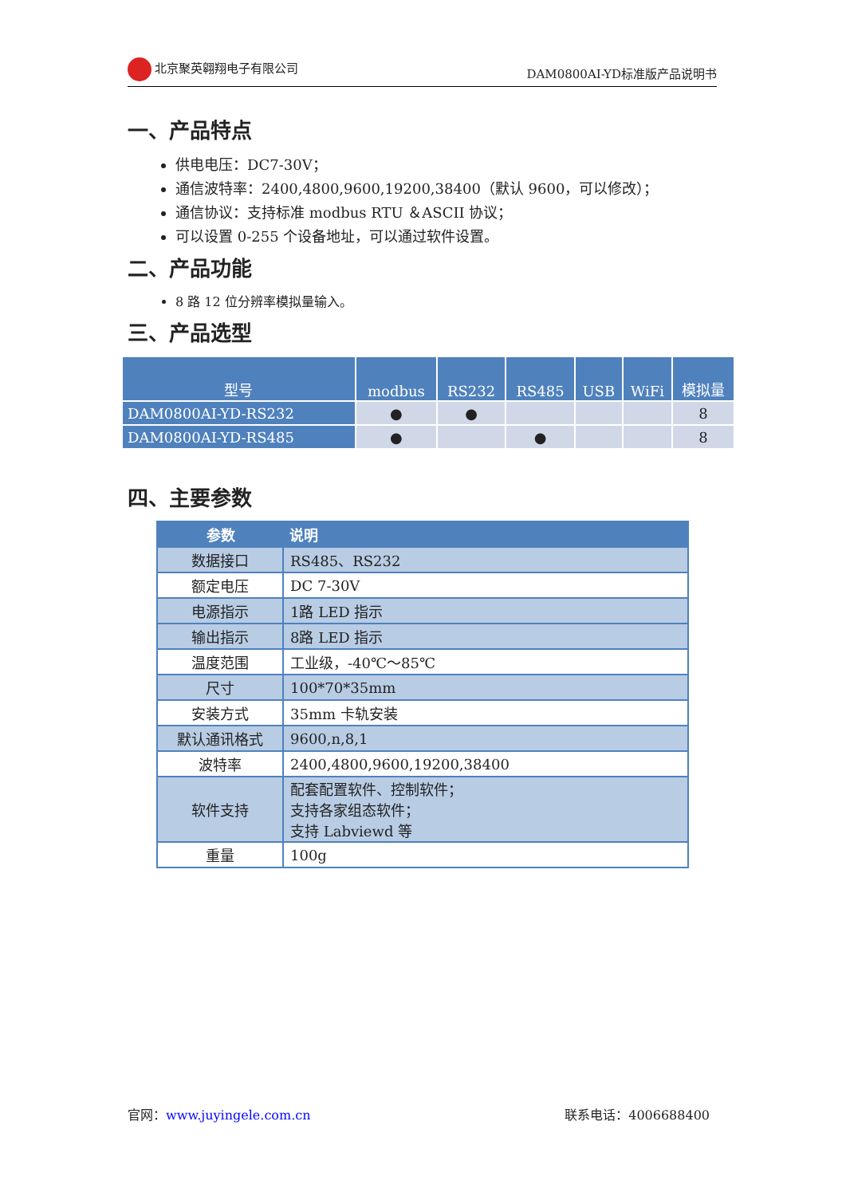北京聚英翱翔电子有限公司 DAM0800AI-YD标准版产品说明书
一、产品特点
供电电压：DC7-30V；
通信波特率：2400,4800,9600,19200,38400（默认 9600，可以修改）；
通信协议：支持标准 modbus RTU ＆ASCII 协议；
可以设置 0-255 个设备地址，可以通过软件设置。
二、产品功能
8 路 12 位分辨率模拟量输入。
三、产品选型
| 型号 | modbus | RS232 | RS485 | USB | WiFi | 模拟量 |
| --- | --- | --- | --- | --- | --- | --- |
| DAM0800AI-YD-RS232 | ● | ● | | | | 8 |
| DAM0800AI-YD-RS485 | ● | | ● | | | 8 |
四、主要参数
| 参数 | 说明 |
| --- | --- |
| 数据接口 | RS485、RS232 |
| 额定电压 | DC 7-30V |
| 电源指示 | 1路 LED 指示 |
| 输出指示 | 8路 LED 指示 |
| 温度范围 | 工业级，-40℃～85℃ |
| 尺寸 | 100*70*35mm |
| 安装方式 | 35mm 卡轨安装 |
| 默认通讯格式 | 9600,n,8,1 |
| 波特率 | 2400,4800,9600,19200,38400 |
| 软件支持 | 配套配置软件、控制软件； 支持各家组态软件； 支持 Labviewd 等 |
| 重量 | 100g |
官网：www.juyingele.com.cn 联系电话：4006688400